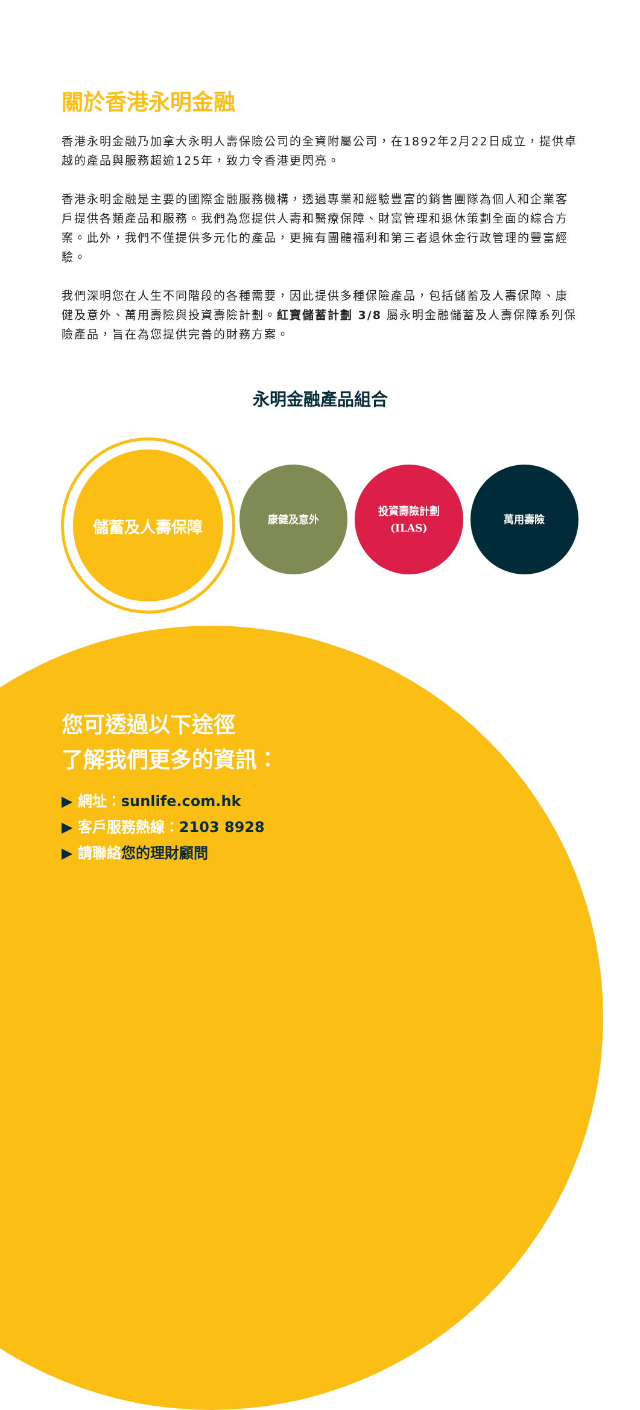關於香港永明金融
香港永明金融乃加拿大永明人壽保險公司的全資附屬公司，在1892年2月22日成立，提供卓越的產品與服務超逾125年，致力令香港更閃亮。
香港永明金融是主要的國際金融服務機構，透過專業和經驗豐富的銷售團隊為個人和企業客戶提供各類產品和服務。我們為您提供人壽和醫療保障、財富管理和退休策劃全面的綜合方案。此外，我們不僅提供多元化的產品，更擁有團體福利和第三者退休金行政管理的豐富經驗。
我們深明您在人生不同階段的各種需要，因此提供多種保險產品，包括儲蓄及人壽保障、康健及意外、萬用壽險與投資壽險計劃。紅寶儲蓄計劃 3/8 屬永明金融儲蓄及人壽保障系列保險產品，旨在為您提供完善的財務方案。
永明金融產品組合
儲蓄及人壽保障
康健及意外
投資壽險計劃
(ILAS)
萬用壽險
您可透過以下途徑
了解我們更多的資訊：
▶ 網址：sunlife.com.hk
▶ 客戶服務熱線：2103 8928
▶ 請聯絡您的理財顧問